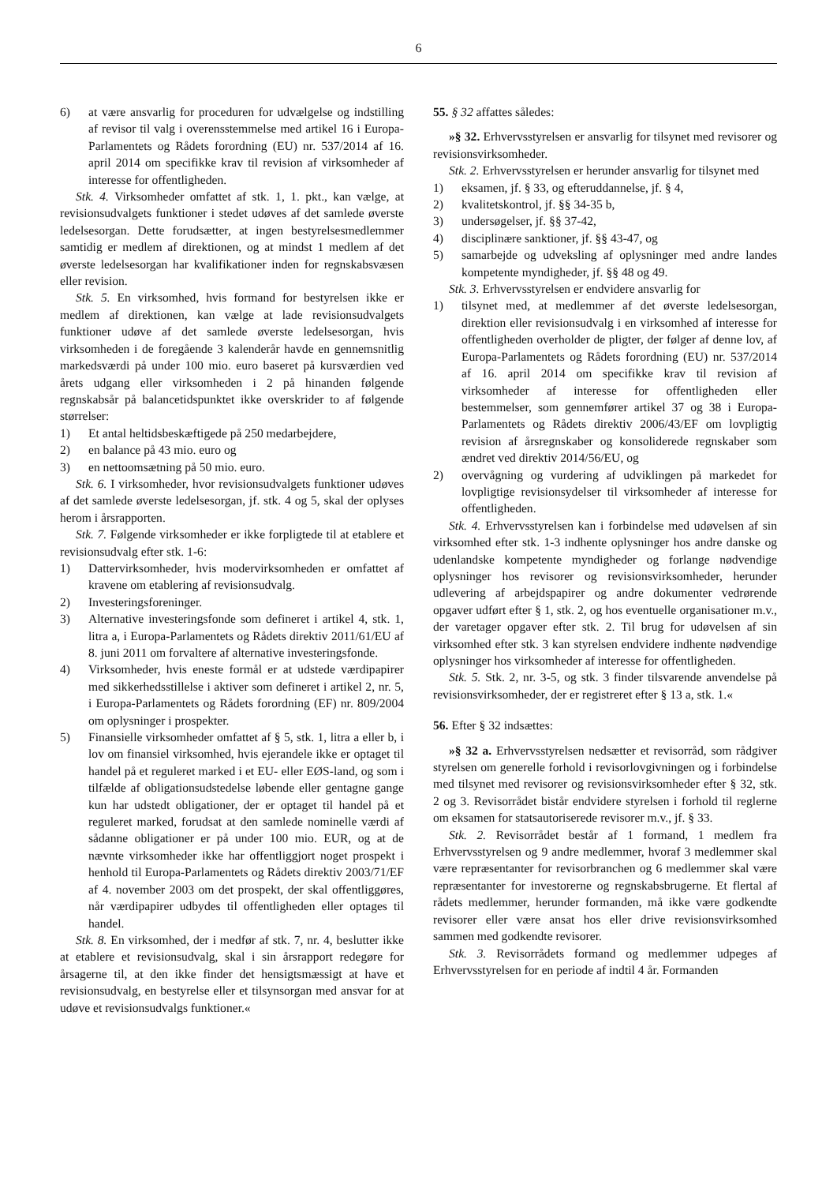6
6) at være ansvarlig for proceduren for udvælgelse og indstilling af revisor til valg i overensstemmelse med artikel 16 i Europa-Parlamentets og Rådets forordning (EU) nr. 537/2014 af 16. april 2014 om specifikke krav til revision af virksomheder af interesse for offentligheden.
Stk. 4. Virksomheder omfattet af stk. 1, 1. pkt., kan vælge, at revisionsudvalgets funktioner i stedet udøves af det samlede øverste ledelsesorgan. Dette forudsætter, at ingen bestyrelsesmedlemmer samtidig er medlem af direktionen, og at mindst 1 medlem af det øverste ledelsesorgan har kvalifikationer inden for regnskabsvæsen eller revision.
Stk. 5. En virksomhed, hvis formand for bestyrelsen ikke er medlem af direktionen, kan vælge at lade revisionsudvalgets funktioner udøve af det samlede øverste ledelsesorgan, hvis virksomheden i de foregående 3 kalenderår havde en gennemsnitlig markedsværdi på under 100 mio. euro baseret på kursværdien ved årets udgang eller virksomheden i 2 på hinanden følgende regnskabsår på balancetidspunktet ikke overskrider to af følgende størrelser:
1) Et antal heltidsbeskæftigede på 250 medarbejdere,
2) en balance på 43 mio. euro og
3) en nettoomsætning på 50 mio. euro.
Stk. 6. I virksomheder, hvor revisionsudvalgets funktioner udøves af det samlede øverste ledelsesorgan, jf. stk. 4 og 5, skal der oplyses herom i årsrapporten.
Stk. 7. Følgende virksomheder er ikke forpligtede til at etablere et revisionsudvalg efter stk. 1-6:
1) Dattervirksomheder, hvis modervirksomheden er omfattet af kravene om etablering af revisionsudvalg.
2) Investeringsforeninger.
3) Alternative investeringsfonde som defineret i artikel 4, stk. 1, litra a, i Europa-Parlamentets og Rådets direktiv 2011/61/EU af 8. juni 2011 om forvaltere af alternative investeringsfonde.
4) Virksomheder, hvis eneste formål er at udstede værdipapirer med sikkerhedsstillelse i aktiver som defineret i artikel 2, nr. 5, i Europa-Parlamentets og Rådets forordning (EF) nr. 809/2004 om oplysninger i prospekter.
5) Finansielle virksomheder omfattet af § 5, stk. 1, litra a eller b, i lov om finansiel virksomhed, hvis ejerandele ikke er optaget til handel på et reguleret marked i et EU- eller EØS-land, og som i tilfælde af obligationsudstedelse løbende eller gentagne gange kun har udstedt obligationer, der er optaget til handel på et reguleret marked, forudsat at den samlede nominelle værdi af sådanne obligationer er på under 100 mio. EUR, og at de nævnte virksomheder ikke har offentliggjort noget prospekt i henhold til Europa-Parlamentets og Rådets direktiv 2003/71/EF af 4. november 2003 om det prospekt, der skal offentliggøres, når værdipapirer udbydes til offentligheden eller optages til handel.
Stk. 8. En virksomhed, der i medfør af stk. 7, nr. 4, beslutter ikke at etablere et revisionsudvalg, skal i sin årsrapport redegøre for årsagerne til, at den ikke finder det hensigtsmæssigt at have et revisionsudvalg, en bestyrelse eller et tilsynsorgan med ansvar for at udøve et revisionsudvalgs funktioner.«
55. § 32 affattes således:
»§ 32. Erhvervsstyrelsen er ansvarlig for tilsynet med revisorer og revisionsvirksomheder.
Stk. 2. Erhvervsstyrelsen er herunder ansvarlig for tilsynet med
1) eksamen, jf. § 33, og efteruddannelse, jf. § 4,
2) kvalitetskontrol, jf. §§ 34-35 b,
3) undersøgelser, jf. §§ 37-42,
4) disciplinære sanktioner, jf. §§ 43-47, og
5) samarbejde og udveksling af oplysninger med andre landes kompetente myndigheder, jf. §§ 48 og 49.
Stk. 3. Erhvervsstyrelsen er endvidere ansvarlig for
1) tilsynet med, at medlemmer af det øverste ledelsesorgan, direktion eller revisionsudvalg i en virksomhed af interesse for offentligheden overholder de pligter, der følger af denne lov, af Europa-Parlamentets og Rådets forordning (EU) nr. 537/2014 af 16. april 2014 om specifikke krav til revision af virksomheder af interesse for offentligheden eller bestemmelser, som gennemfører artikel 37 og 38 i Europa-Parlamentets og Rådets direktiv 2006/43/EF om lovpligtig revision af årsregnskaber og konsoliderede regnskaber som ændret ved direktiv 2014/56/EU, og
2) overvågning og vurdering af udviklingen på markedet for lovpligtige revisionsydelser til virksomheder af interesse for offentligheden.
Stk. 4. Erhvervsstyrelsen kan i forbindelse med udøvelsen af sin virksomhed efter stk. 1-3 indhente oplysninger hos andre danske og udenlandske kompetente myndigheder og forlange nødvendige oplysninger hos revisorer og revisionsvirksomheder, herunder udlevering af arbejdspapirer og andre dokumenter vedrørende opgaver udført efter § 1, stk. 2, og hos eventuelle organisationer m.v., der varetager opgaver efter stk. 2. Til brug for udøvelsen af sin virksomhed efter stk. 3 kan styrelsen endvidere indhente nødvendige oplysninger hos virksomheder af interesse for offentligheden.
Stk. 5. Stk. 2, nr. 3-5, og stk. 3 finder tilsvarende anvendelse på revisionsvirksomheder, der er registreret efter § 13 a, stk. 1.«
56. Efter § 32 indsættes:
»§ 32 a. Erhvervsstyrelsen nedsætter et revisorråd, som rådgiver styrelsen om generelle forhold i revisorlovgivningen og i forbindelse med tilsynet med revisorer og revisionsvirksomheder efter § 32, stk. 2 og 3. Revisorrådet bistår endvidere styrelsen i forhold til reglerne om eksamen for statsautoriserede revisorer m.v., jf. § 33.
Stk. 2. Revisorrådet består af 1 formand, 1 medlem fra Erhvervsstyrelsen og 9 andre medlemmer, hvoraf 3 medlemmer skal være repræsentanter for revisorbranchen og 6 medlemmer skal være repræsentanter for investorerne og regnskabsbrugerne. Et flertal af rådets medlemmer, herunder formanden, må ikke være godkendte revisorer eller være ansat hos eller drive revisionsvirksomhed sammen med godkendte revisorer.
Stk. 3. Revisorrådets formand og medlemmer udpeges af Erhvervsstyrelsen for en periode af indtil 4 år. Formanden